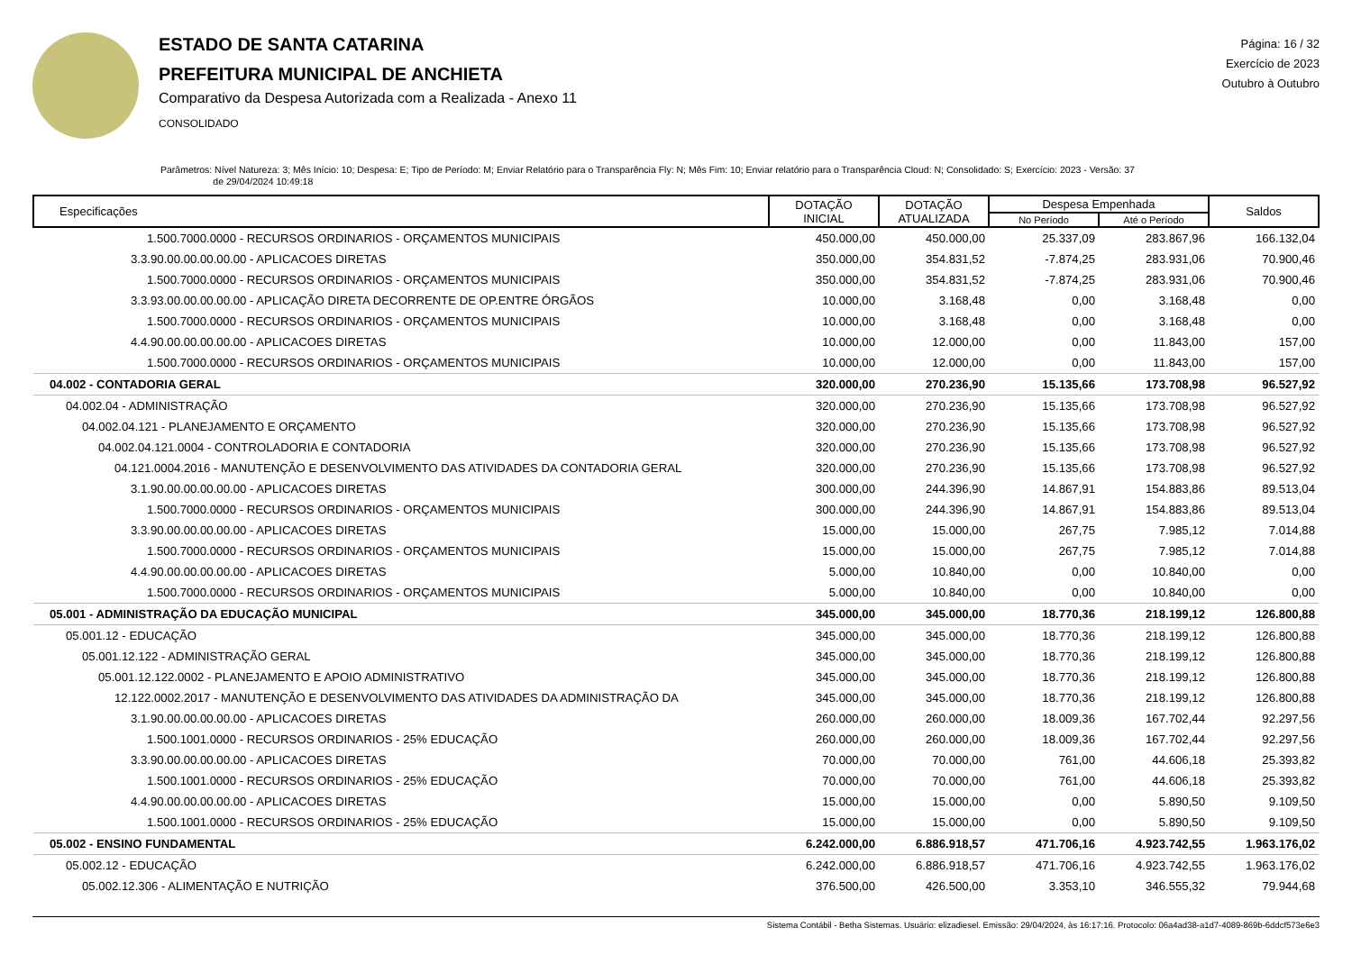ESTADO DE SANTA CATARINA
PREFEITURA MUNICIPAL DE ANCHIETA
Comparativo da Despesa Autorizada com a Realizada - Anexo 11
CONSOLIDADO
Página: 16 / 32
Exercício de 2023
Outubro à Outubro
Parâmetros: Nível Natureza: 3; Mês Início: 10; Despesa: E; Tipo de Período: M; Enviar Relatório para o Transparência Fly: N; Mês Fim: 10; Enviar relatório para o Transparência Cloud: N; Consolidado: S; Exercício: 2023 - Versão: 37
de 29/04/2024 10:49:18
| Especificações | DOTAÇÃO INICIAL | DOTAÇÃO ATUALIZADA | Despesa Empenhada | | Saldos |
| --- | --- | --- | --- | --- | --- |
| | | | No Período | Até o Período | |
| 1.500.7000.0000 - RECURSOS ORDINARIOS - ORÇAMENTOS MUNICIPAIS | 450.000,00 | 450.000,00 | 25.337,09 | 283.867,96 | 166.132,04 |
| 3.3.90.00.00.00.00.00 - APLICACOES DIRETAS | 350.000,00 | 354.831,52 | -7.874,25 | 283.931,06 | 70.900,46 |
| 1.500.7000.0000 - RECURSOS ORDINARIOS - ORÇAMENTOS MUNICIPAIS | 350.000,00 | 354.831,52 | -7.874,25 | 283.931,06 | 70.900,46 |
| 3.3.93.00.00.00.00.00 - APLICAÇÃO DIRETA DECORRENTE DE OP.ENTRE ÓRGÃOS | 10.000,00 | 3.168,48 | 0,00 | 3.168,48 | 0,00 |
| 1.500.7000.0000 - RECURSOS ORDINARIOS - ORÇAMENTOS MUNICIPAIS | 10.000,00 | 3.168,48 | 0,00 | 3.168,48 | 0,00 |
| 4.4.90.00.00.00.00.00 - APLICACOES DIRETAS | 10.000,00 | 12.000,00 | 0,00 | 11.843,00 | 157,00 |
| 1.500.7000.0000 - RECURSOS ORDINARIOS - ORÇAMENTOS MUNICIPAIS | 10.000,00 | 12.000,00 | 0,00 | 11.843,00 | 157,00 |
| 04.002 - CONTADORIA GERAL | 320.000,00 | 270.236,90 | 15.135,66 | 173.708,98 | 96.527,92 |
| 04.002.04 - ADMINISTRAÇÃO | 320.000,00 | 270.236,90 | 15.135,66 | 173.708,98 | 96.527,92 |
| 04.002.04.121 - PLANEJAMENTO E ORÇAMENTO | 320.000,00 | 270.236,90 | 15.135,66 | 173.708,98 | 96.527,92 |
| 04.002.04.121.0004 - CONTROLADORIA E CONTADORIA | 320.000,00 | 270.236,90 | 15.135,66 | 173.708,98 | 96.527,92 |
| 04.121.0004.2016 - MANUTENÇÃO E DESENVOLVIMENTO DAS ATIVIDADES DA CONTADORIA GERAL | 320.000,00 | 270.236,90 | 15.135,66 | 173.708,98 | 96.527,92 |
| 3.1.90.00.00.00.00.00 - APLICACOES DIRETAS | 300.000,00 | 244.396,90 | 14.867,91 | 154.883,86 | 89.513,04 |
| 1.500.7000.0000 - RECURSOS ORDINARIOS - ORÇAMENTOS MUNICIPAIS | 300.000,00 | 244.396,90 | 14.867,91 | 154.883,86 | 89.513,04 |
| 3.3.90.00.00.00.00.00 - APLICACOES DIRETAS | 15.000,00 | 15.000,00 | 267,75 | 7.985,12 | 7.014,88 |
| 1.500.7000.0000 - RECURSOS ORDINARIOS - ORÇAMENTOS MUNICIPAIS | 15.000,00 | 15.000,00 | 267,75 | 7.985,12 | 7.014,88 |
| 4.4.90.00.00.00.00.00 - APLICACOES DIRETAS | 5.000,00 | 10.840,00 | 0,00 | 10.840,00 | 0,00 |
| 1.500.7000.0000 - RECURSOS ORDINARIOS - ORÇAMENTOS MUNICIPAIS | 5.000,00 | 10.840,00 | 0,00 | 10.840,00 | 0,00 |
| 05.001 - ADMINISTRAÇÃO DA EDUCAÇÃO MUNICIPAL | 345.000,00 | 345.000,00 | 18.770,36 | 218.199,12 | 126.800,88 |
| 05.001.12 - EDUCAÇÃO | 345.000,00 | 345.000,00 | 18.770,36 | 218.199,12 | 126.800,88 |
| 05.001.12.122 - ADMINISTRAÇÃO GERAL | 345.000,00 | 345.000,00 | 18.770,36 | 218.199,12 | 126.800,88 |
| 05.001.12.122.0002 - PLANEJAMENTO E APOIO ADMINISTRATIVO | 345.000,00 | 345.000,00 | 18.770,36 | 218.199,12 | 126.800,88 |
| 12.122.0002.2017 - MANUTENÇÃO E DESENVOLVIMENTO DAS ATIVIDADES DA ADMINISTRAÇÃO DA | 345.000,00 | 345.000,00 | 18.770,36 | 218.199,12 | 126.800,88 |
| 3.1.90.00.00.00.00.00 - APLICACOES DIRETAS | 260.000,00 | 260.000,00 | 18.009,36 | 167.702,44 | 92.297,56 |
| 1.500.1001.0000 - RECURSOS ORDINARIOS - 25% EDUCAÇÃO | 260.000,00 | 260.000,00 | 18.009,36 | 167.702,44 | 92.297,56 |
| 3.3.90.00.00.00.00.00 - APLICACOES DIRETAS | 70.000,00 | 70.000,00 | 761,00 | 44.606,18 | 25.393,82 |
| 1.500.1001.0000 - RECURSOS ORDINARIOS - 25% EDUCAÇÃO | 70.000,00 | 70.000,00 | 761,00 | 44.606,18 | 25.393,82 |
| 4.4.90.00.00.00.00.00 - APLICACOES DIRETAS | 15.000,00 | 15.000,00 | 0,00 | 5.890,50 | 9.109,50 |
| 1.500.1001.0000 - RECURSOS ORDINARIOS - 25% EDUCAÇÃO | 15.000,00 | 15.000,00 | 0,00 | 5.890,50 | 9.109,50 |
| 05.002 - ENSINO FUNDAMENTAL | 6.242.000,00 | 6.886.918,57 | 471.706,16 | 4.923.742,55 | 1.963.176,02 |
| 05.002.12 - EDUCAÇÃO | 6.242.000,00 | 6.886.918,57 | 471.706,16 | 4.923.742,55 | 1.963.176,02 |
| 05.002.12.306 - ALIMENTAÇÃO E NUTRIÇÃO | 376.500,00 | 426.500,00 | 3.353,10 | 346.555,32 | 79.944,68 |
Sistema Contábil - Betha Sistemas. Usuário: elizadiesel. Emissão: 29/04/2024, às 16:17:16. Protocolo: 06a4ad38-a1d7-4089-869b-6ddcf573e6e3